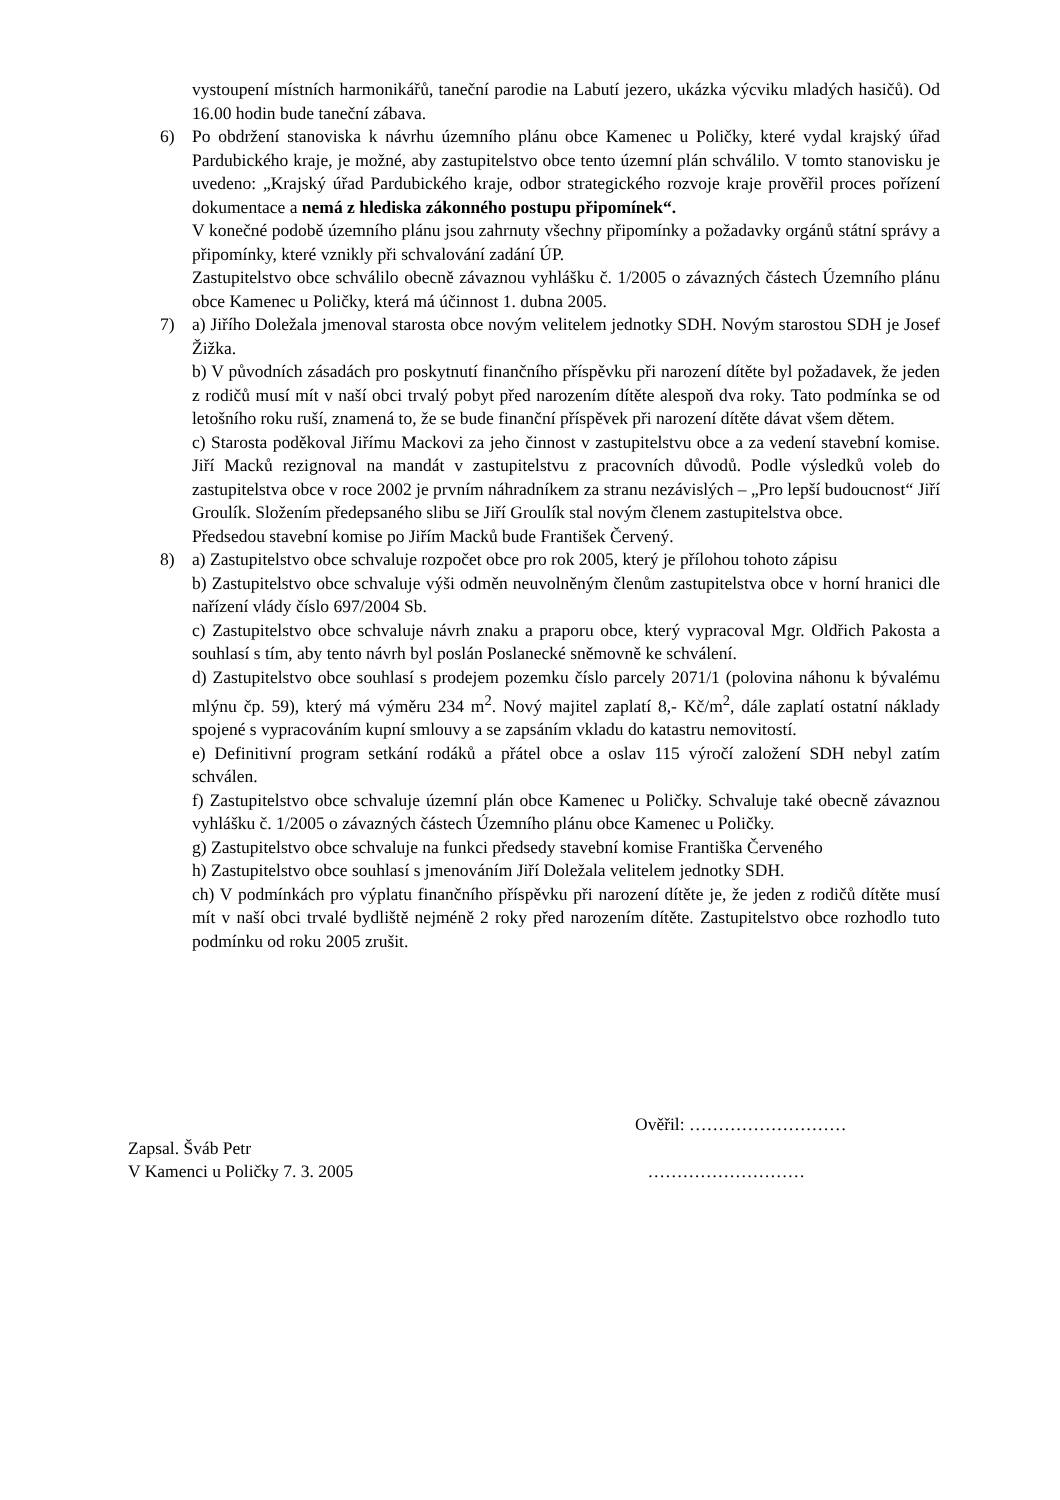vystoupení místních harmonikářů, taneční parodie na Labutí jezero, ukázka výcviku mladých hasičů). Od 16.00 hodin bude taneční zábava.
6) Po obdržení stanoviska k návrhu územního plánu obce Kamenec u Poličky, které vydal krajský úřad Pardubického kraje, je možné, aby zastupitelstvo obce tento územní plán schválilo. V tomto stanovisku je uvedeno: „Krajský úřad Pardubického kraje, odbor strategického rozvoje kraje prověřil proces pořízení dokumentace a nemá z hlediska zákonného postupu připomínek“.
V konečné podobě územního plánu jsou zahrnuty všechny připomínky a požadavky orgánů státní správy a připomínky, které vznikly při schvalování zadání ÚP.
Zastupitelstvo obce schválilo obecně závaznou vyhlášku č. 1/2005 o závazných částech Územního plánu obce Kamenec u Poličky, která má účinnost 1. dubna 2005.
7) a) Jiřího Doležala jmenoval starosta obce novým velitelem jednotky SDH. Novým starostou SDH je Josef Žižka.
b) V původních zásadách pro poskytnutí finančního příspěvku při narození dítěte byl požadavek, že jeden z rodičů musí mít v naší obci trvalý pobyt před narozením dítěte alespoň dva roky. Tato podmínka se od letošního roku ruší, znamená to, že se bude finanční příspěvek při narození dítěte dávat všem dětem.
c) Starosta poděkoval Jiřímu Mackovi za jeho činnost v zastupitelstvu obce a za vedení stavební komise. Jiří Macků rezignoval na mandát v zastupitelstvu z pracovních důvodů. Podle výsledků voleb do zastupitelstva obce v roce 2002 je prvním náhradníkem za stranu nezávislých – „Pro lepší budoucnost“ Jiří Groulík. Složením předepsaného slibu se Jiří Groulík stal novým členem zastupitelstva obce.
Předsedou stavební komise po Jiřím Macků bude František Červený.
8) a) Zastupitelstvo obce schvaluje rozpočet obce pro rok 2005, který je přílohou tohoto zápisu
b) Zastupitelstvo obce schvaluje výši odměn neuvolněným členům zastupitelstva obce v horní hranici dle nařízení vlády číslo 697/2004 Sb.
c) Zastupitelstvo obce schvaluje návrh znaku a praporu obce, který vypracoval Mgr. Oldřich Pakosta a souhlasí s tím, aby tento návrh byl poslán Poslanecké sněmovně ke schválení.
d) Zastupitelstvo obce souhlasí s prodejem pozemku číslo parcely 2071/1 (polovina náhonu k bývalému mlýnu čp. 59), který má výměru 234 m<sup>2</sup>. Nový majitel zaplatí 8,- Kč/m<sup>2</sup>, dále zaplatí ostatní náklady spojené s vypracováním kupní smlouvy a se zapsáním vkladu do katastru nemovitostí.
e) Definitivní program setkání rodáků a přátel obce a oslav 115 výročí založení SDH nebyl zatím schválen.
f) Zastupitelstvo obce schvaluje územní plán obce Kamenec u Poličky. Schvaluje také obecně závaznou vyhlášku č. 1/2005 o závazných částech Územního plánu obce Kamenec u Poličky.
g) Zastupitelstvo obce schvaluje na funkci předsedy stavební komise Františka Červeného
h) Zastupitelstvo obce souhlasí s jmenováním Jiří Doležala velitelem jednotky SDH.
ch) V podmínkách pro výplatu finančního příspěvku při narození dítěte je, že jeden z rodičů dítěte musí mít v naší obci trvalé bydliště nejméně 2 roky před narozením dítěte. Zastupitelstvo obce rozhodlo tuto podmínku od roku 2005 zrušit.
Ověřil: ………………………
Zapsal. Šváb Petr
V Kamenci u Poličky 7. 3. 2005 ………………………